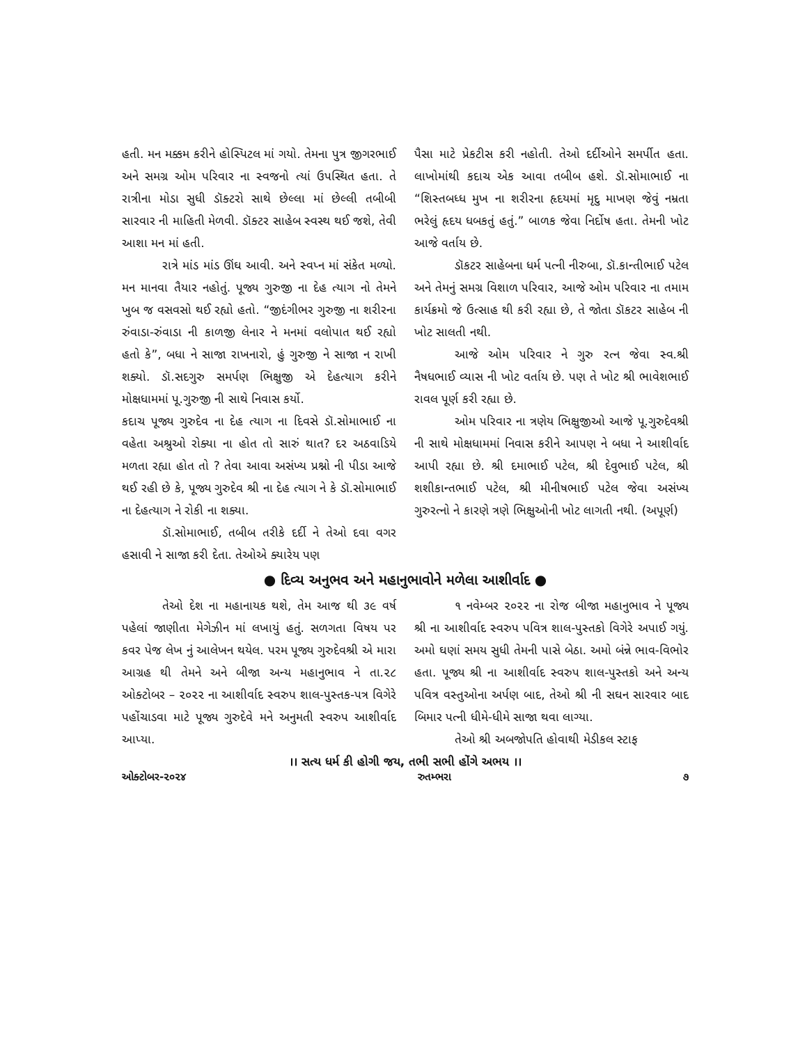હતી. મન મક્કમ કરીને હોસ્પિટલ માં ગયો. તેમના પુત્ર જીગરભાઈ અને સમગ્ર ઓમ પરિવાર ના સ્વજનો ત્યાં ઉપસ્થિત હતા. તે રાત્રીના મોડા સુધી ડૉક્ટરો સાથે છેલ્લા માં છેલ્લી તબીબી સારવાર ની માહિતી મેળવી. ડૉક્ટર સાહેબ સ્વસ્થ થઈ જશે, તેવી આશા મન માં હતી.
રાત્રે માંડ માંડ ઊંઘ આવી. અને સ્વપ્ન માં સંકેત મળ્યો. મન માનવા તૈયાર નહોતું. પૂજ્ય ગુરુજી ના દેહ ત્યાગ નો તેમને ખુબ જ વસવસો થઈ રહ્યો હતો. “જીદંગીભર ગુરુજી ના શરીરના રુંવાડા-રુંવાડા ની કાળજી લેનાર ને મનમાં વલોપાત થઈ રહ્યો હતો કે”, બધા ને સાજા રાખનારો, હું ગુરુજી ને સાજા ન રાખી શક્યો. ડૉ.સદગુરુ સમર્પણ ભિક્ષુજી એ દેહત્યાગ કરીને મોક્ષધામમાં પૂ.ગુરુજી ની સાથે નિવાસ કર્યો.
કદાચ પૂજ્ય ગુરુદેવ ના દેહ ત્યાગ ના દિવસે ડૉ.સોમાભાઈ ના વહેતા અશ્રુઓ રોક્યા ના હોત તો સારું થાત? દર અઠવાડિયે મળતા રહ્યા હોત તો ? તેવા આવા અસંખ્ય પ્રશ્નો ની પીડા આજે થઈ રહી છે કે, પૂજ્ય ગુરુદેવ શ્રી ના દેહ ત્યાગ ને કે ડૉ.સોમાભાઈ ના દેહત્યાગ ને રોકી ના શક્યા.
ડૉ.સોમાભાઈ, તબીબ તરીકે દર્દી ને તેઓ દવા વગર હસાવી ને સાજા કરી દેતા. તેઓએ ક્યારેય પણ
પૈસા માટે પ્રેકટીસ કરી નહોતી. તેઓ દર્દીઓને સમર્પીત હતા. લાખોમાંથી કદાચ એક આવા તબીબ હશે. ડૉ.સોમાભાઈ ના “શિસ્તબધ્ધ મુખ ના શરીરના હૃદયમાં મૃદુ માખણ જેવું નમ્રતા ભરેલું હૃદય ધબકતું હતું.” બાળક જેવા નિર્દોષ હતા. તેમની ખોટ આજે વર્તાય છે.
ડૉકટર સાહેબના ધર્મ પત્ની નીરુબા, ડૉ.કાન્તીભાઈ પટેલ અને તેમનું સમગ્ર વિશાળ પરિવાર, આજે ઓમ પરિવાર ના તમામ કાર્યક્રમો જે ઉત્સાહ થી કરી રહ્યા છે, તે જોતા ડૉકટર સાહેબ ની ખોટ સાલતી નથી.
આજે ઓમ પરિવાર ને ગુરુ રત્ન જેવા સ્વ.શ્રી નૈષધભાઈ વ્યાસ ની ખોટ વર્તાય છે. પણ તે ખોટ શ્રી ભાવેશભાઈ રાવલ પૂર્ણ કરી રહ્યા છે.
ઓમ પરિવાર ના ત્રણેય ભિક્ષુજીઓ આજે પૂ.ગુરુદેવશ્રી ની સાથે મોક્ષધામમાં નિવાસ કરીને આપણ ને બધા ને આશીર્વાદ આપી રહ્યા છે. શ્રી દમાભાઈ પટેલ, શ્રી દેવુભાઈ પટેલ, શ્રી શશીકાન્તભાઈ પટેલ, શ્રી મીનીષભાઈ પટેલ જેવા અસંખ્ય ગુરુરત્નો ને કારણે ત્રણે ભિક્ષુઓની ખોટ લાગતી નથી. (અપૂર્ણ)
● દિવ્ય અનુભવ અને મહાનુભાવોને મળેલા આશીર્વાદ ●
તેઓ દેશ ના મહાનાયક થશે, તેમ આજ થી ૩૯ વર્ષ પહેલાં જાણીતા મેગેઝીન માં લખાયું હતું. સળગતા વિષય પર કવર પેજ લેખ નું આલેખન થયેલ. પરમ પૂજ્ય ગુરુદેવશ્રી એ મારા આગ્રહ થી તેમને અને બીજા અન્ય મહાનુભાવ ને તા.૨૮ ઓક્ટોબર – ૨૦૨૨ ના આશીર્વાદ સ્વરુપ શાલ-પુસ્તક-પત્ર વિગેરે પહોંચાડવા માટે પૂજ્ય ગુરુદેવે મને અનુમતી સ્વરુપ આશીર્વાદ આપ્યા.
૧ નવેમ્બર ૨૦૨૨ ના રોજ બીજા મહાનુભાવ ને પૂજ્ય શ્રી ના આશીર્વાદ સ્વરુપ પવિત્ર શાલ-પુસ્તકો વિગેરે અપાઈ ગયું. અમો ઘણાં સમય સુધી તેમની પાસે બેઠા. અમો બંન્ને ભાવ-વિભોર હતા. પૂજ્ય શ્રી ના આશીર્વાદ સ્વરુપ શાલ-પુસ્તકો અને અન્ય પવિત્ર વસ્તુઓના અર્પણ બાદ, તેઓ શ્રી ની સઘન સારવાર બાદ બિમાર પત્ની ધીમે-ધીમે સાજા થવા લાગ્યા.
તેઓ શ્રી અબજોપતિ હોવાથી મેડીકલ સ્ટાફ
।। સત્ય ધર્મ કી હોગી જય, તભી સભી હોંગે અભય ।।
ઓક્ટોબર-૨૦૨૪ રુતમ્ભરા ૭